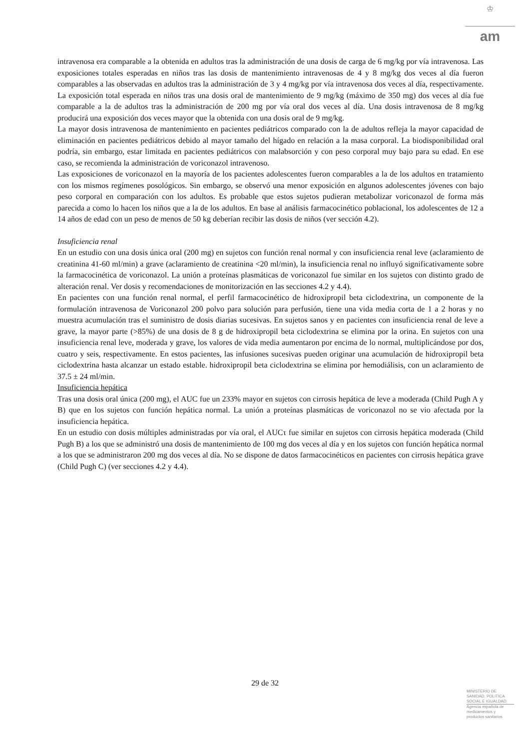♔
am
intravenosa era comparable a la obtenida en adultos tras la administración de una dosis de carga de 6 mg/kg por vía intravenosa. Las exposiciones totales esperadas en niños tras las dosis de mantenimiento intravenosas de 4 y 8 mg/kg dos veces al día fueron comparables a las observadas en adultos tras la administración de 3 y 4 mg/kg por vía intravenosa dos veces al día, respectivamente. La exposición total esperada en niños tras una dosis oral de mantenimiento de 9 mg/kg (máximo de 350 mg) dos veces al día fue comparable a la de adultos tras la administración de 200 mg por vía oral dos veces al día. Una dosis intravenosa de 8 mg/kg producirá una exposición dos veces mayor que la obtenida con una dosis oral de 9 mg/kg.
La mayor dosis intravenosa de mantenimiento en pacientes pediátricos comparado con la de adultos refleja la mayor capacidad de eliminación en pacientes pediátricos debido al mayor tamaño del hígado en relación a la masa corporal. La biodisponibilidad oral podría, sin embargo, estar limitada en pacientes pediátricos con malabsorción y con peso corporal muy bajo para su edad. En ese caso, se recomienda la administración de voriconazol intravenoso.
Las exposiciones de voriconazol en la mayoría de los pacientes adolescentes fueron comparables a la de los adultos en tratamiento con los mismos regímenes posológicos. Sin embargo, se observó una menor exposición en algunos adolescentes jóvenes con bajo peso corporal en comparación con los adultos. Es probable que estos sujetos pudieran metabolizar voriconazol de forma más parecida a como lo hacen los niños que a la de los adultos. En base al análisis farmacocinético poblacional, los adolescentes de 12 a 14 años de edad con un peso de menos de 50 kg deberían recibir las dosis de niños (ver sección 4.2).
Insuficiencia renal
En un estudio con una dosis única oral (200 mg) en sujetos con función renal normal y con insuficiencia renal leve (aclaramiento de creatinina 41-60 ml/min) a grave (aclaramiento de creatinina <20 ml/min), la insuficiencia renal no influyó significativamente sobre la farmacocinética de voriconazol. La unión a proteínas plasmáticas de voriconazol fue similar en los sujetos con distinto grado de alteración renal. Ver dosis y recomendaciones de monitorización en las secciones 4.2 y 4.4).
En pacientes con una función renal normal, el perfil farmacocinético de hidroxipropil beta ciclodextrina, un componente de la formulación intravenosa de Voriconazol 200 polvo para solución para perfusión, tiene una vida media corta de 1 a 2 horas y no muestra acumulación tras el suministro de dosis diarias sucesivas. En sujetos sanos y en pacientes con insuficiencia renal de leve a grave, la mayor parte (>85%) de una dosis de 8 g de hidroxipropil beta ciclodextrina se elimina por la orina. En sujetos con una insuficiencia renal leve, moderada y grave, los valores de vida media aumentaron por encima de lo normal, multiplicándose por dos, cuatro y seis, respectivamente. En estos pacientes, las infusiones sucesivas pueden originar una acumulación de hidroxipropil beta ciclodextrina hasta alcanzar un estado estable. hidroxipropil beta ciclodextrina se elimina por hemodiálisis, con un aclaramiento de 37.5 ± 24 ml/min.
Insuficiencia hepática
Tras una dosis oral única (200 mg), el AUC fue un 233% mayor en sujetos con cirrosis hepática de leve a moderada (Child Pugh A y B) que en los sujetos con función hepática normal. La unión a proteínas plasmáticas de voriconazol no se vio afectada por la insuficiencia hepática.
En un estudio con dosis múltiples administradas por vía oral, el AUCτ fue similar en sujetos con cirrosis hepática moderada (Child Pugh B) a los que se administró una dosis de mantenimiento de 100 mg dos veces al día y en los sujetos con función hepática normal a los que se administraron 200 mg dos veces al día. No se dispone de datos farmacocinéticos en pacientes con cirrosis hepática grave (Child Pugh C) (ver secciones 4.2 y 4.4).
29 de 32
MINISTERIO DE
SANIDAD, POLITICA
SOCIAL E IGUALDAD
Agencia española de
medicamentos y
productos sanitarios